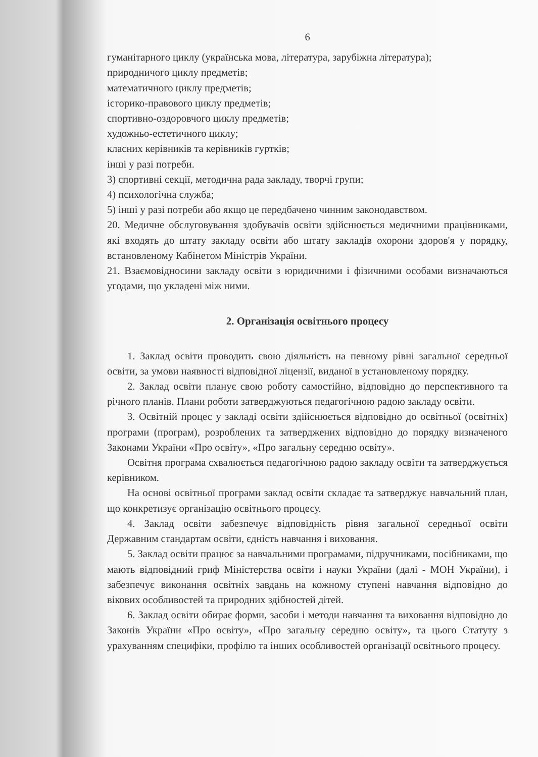6
гуманітарного циклу (українська мова, література, зарубіжна література);
природничого циклу предметів;
математичного циклу предметів;
історико-правового циклу предметів;
спортивно-оздоровчого циклу предметів;
художньо-естетичного циклу;
класних керівників та керівників гуртків;
інші у разі потреби.
3) спортивні секції, методична рада закладу, творчі групи;
4) психологічна служба;
5) інші у разі потреби або якщо це передбачено чинним законодавством.
20. Медичне обслуговування здобувачів освіти здійснюється медичними працівниками, які входять до штату закладу освіти або штату закладів охорони здоров'я у порядку, встановленому Кабінетом Міністрів України.
21. Взаємовідносини закладу освіти з юридичними і фізичними особами визначаються угодами, що укладені між ними.
2. Організація освітнього процесу
1. Заклад освіти проводить свою діяльність на певному рівні загальної середньої освіти, за умови наявності відповідної ліцензії, виданої в установленому порядку.
2. Заклад освіти планує свою роботу самостійно, відповідно до перспективного та річного планів. Плани роботи затверджуються педагогічною радою закладу освіти.
3. Освітній процес у закладі освіти здійснюється відповідно до освітньої (освітніх) програми (програм), розроблених та затверджених відповідно до порядку визначеного Законами України «Про освіту», «Про загальну середню освіту».
Освітня програма схвалюється педагогічною радою закладу освіти та затверджується керівником.
На основі освітньої програми заклад освіти складає та затверджує навчальний план, що конкретизує організацію освітнього процесу.
4. Заклад освіти забезпечує відповідність рівня загальної середньої освіти Державним стандартам освіти, єдність навчання і виховання.
5. Заклад освіти працює за навчальними програмами, підручниками, посібниками, що мають відповідний гриф Міністерства освіти і науки України (далі - МОН України), і забезпечує виконання освітніх завдань на кожному ступені навчання відповідно до вікових особливостей та природних здібностей дітей.
6. Заклад освіти обирає форми, засоби і методи навчання та виховання відповідно до Законів України «Про освіту», «Про загальну середню освіту», та цього Статуту з урахуванням специфіки, профілю та інших особливостей організації освітнього процесу.